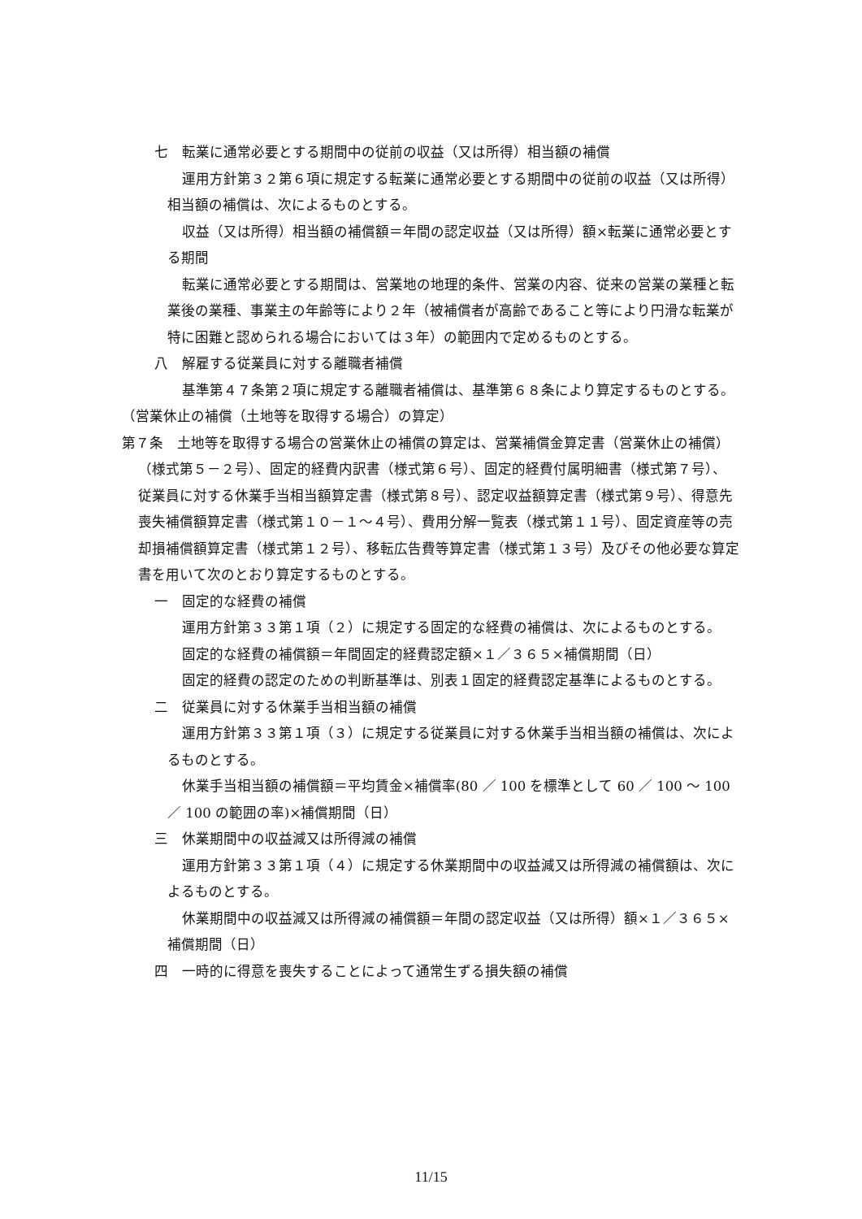七　転業に通常必要とする期間中の従前の収益（又は所得）相当額の補償
運用方針第３２第６項に規定する転業に通常必要とする期間中の従前の収益（又は所得）相当額の補償は、次によるものとする。
収益（又は所得）相当額の補償額＝年間の認定収益（又は所得）額×転業に通常必要とする期間
転業に通常必要とする期間は、営業地の地理的条件、営業の内容、従来の営業の業種と転業後の業種、事業主の年齢等により２年（被補償者が高齢であること等により円滑な転業が特に困難と認められる場合においては３年）の範囲内で定めるものとする。
八　解雇する従業員に対する離職者補償
基準第４７条第２項に規定する離職者補償は、基準第６８条により算定するものとする。
（営業休止の補償（土地等を取得する場合）の算定）
第７条　土地等を取得する場合の営業休止の補償の算定は、営業補償金算定書（営業休止の補償）（様式第５－２号）、固定的経費内訳書（様式第６号）、固定的経費付属明細書（様式第７号）、従業員に対する休業手当相当額算定書（様式第８号）、認定収益額算定書（様式第９号）、得意先喪失補償額算定書（様式第１０－１～４号）、費用分解一覧表（様式第１１号）、固定資産等の売却損補償額算定書（様式第１２号）、移転広告費等算定書（様式第１３号）及びその他必要な算定書を用いて次のとおり算定するものとする。
一　固定的な経費の補償
運用方針第３３第１項（２）に規定する固定的な経費の補償は、次によるものとする。
固定的な経費の補償額＝年間固定的経費認定額×１／３６５×補償期間（日）
固定的経費の認定のための判断基準は、別表１固定的経費認定基準によるものとする。
二　従業員に対する休業手当相当額の補償
運用方針第３３第１項（３）に規定する従業員に対する休業手当相当額の補償は、次によるものとする。
休業手当相当額の補償額＝平均賃金×補償率(80 ／ 100 を標準として 60 ／ 100 ～ 100 ／ 100 の範囲の率)×補償期間（日）
三　休業期間中の収益減又は所得減の補償
運用方針第３３第１項（４）に規定する休業期間中の収益減又は所得減の補償額は、次によるものとする。
休業期間中の収益減又は所得減の補償額＝年間の認定収益（又は所得）額×１／３６５×補償期間（日）
四　一時的に得意を喪失することによって通常生ずる損失額の補償
11/15